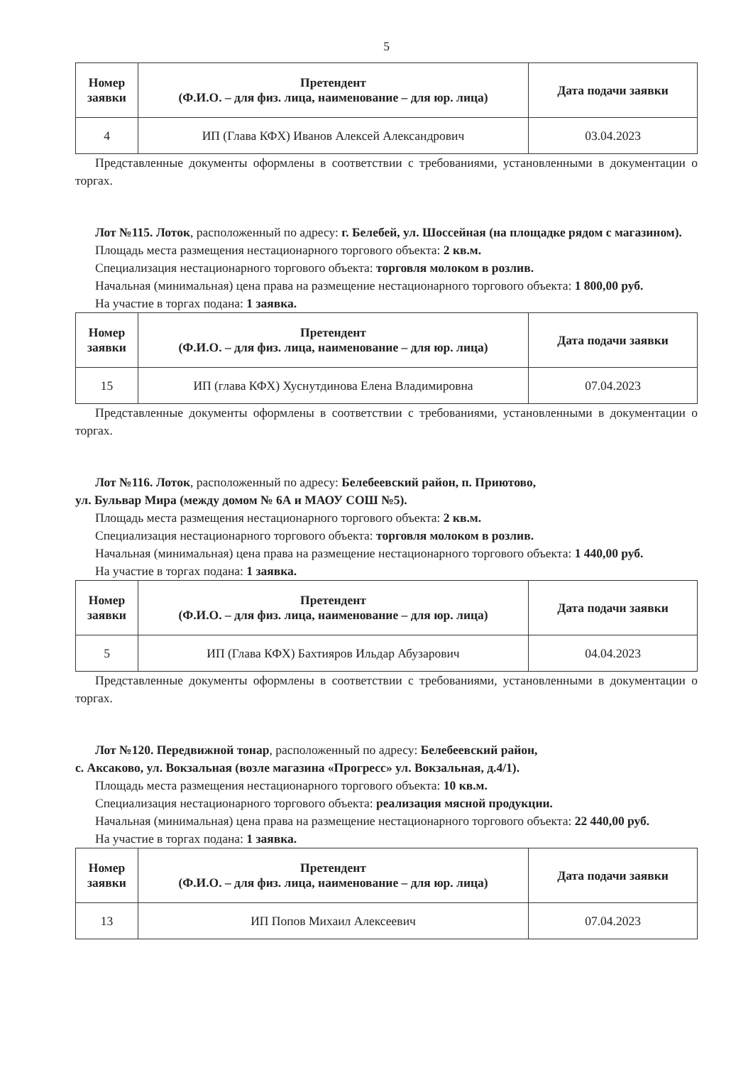5
| Номер заявки | Претендент (Ф.И.О. – для физ. лица, наименование – для юр. лица) | Дата подачи заявки |
| --- | --- | --- |
| 4 | ИП (Глава КФХ) Иванов Алексей Александрович | 03.04.2023 |
Представленные документы оформлены в соответствии с требованиями, установленными в документации о торгах.
Лот №115. Лоток, расположенный по адресу: г. Белебей, ул. Шоссейная (на площадке рядом с магазином).
Площадь места размещения нестационарного торгового объекта: 2 кв.м.
Специализация нестационарного торгового объекта: торговля молоком в розлив.
Начальная (минимальная) цена права на размещение нестационарного торгового объекта: 1 800,00 руб.
На участие в торгах подана: 1 заявка.
| Номер заявки | Претендент (Ф.И.О. – для физ. лица, наименование – для юр. лица) | Дата подачи заявки |
| --- | --- | --- |
| 15 | ИП (глава КФХ) Хуснутдинова Елена Владимировна | 07.04.2023 |
Представленные документы оформлены в соответствии с требованиями, установленными в документации о торгах.
Лот №116. Лоток, расположенный по адресу: Белебеевский район, п. Приютово,
ул. Бульвар Мира (между домом № 6А и МАОУ СОШ №5).
Площадь места размещения нестационарного торгового объекта: 2 кв.м.
Специализация нестационарного торгового объекта: торговля молоком в розлив.
Начальная (минимальная) цена права на размещение нестационарного торгового объекта: 1 440,00 руб.
На участие в торгах подана: 1 заявка.
| Номер заявки | Претендент (Ф.И.О. – для физ. лица, наименование – для юр. лица) | Дата подачи заявки |
| --- | --- | --- |
| 5 | ИП (Глава КФХ) Бахтияров Ильдар Абузарович | 04.04.2023 |
Представленные документы оформлены в соответствии с требованиями, установленными в документации о торгах.
Лот №120. Передвижной тонар, расположенный по адресу: Белебеевский район,
с. Аксаково, ул. Вокзальная (возле магазина «Прогресс» ул. Вокзальная, д.4/1).
Площадь места размещения нестационарного торгового объекта: 10 кв.м.
Специализация нестационарного торгового объекта: реализация мясной продукции.
Начальная (минимальная) цена права на размещение нестационарного торгового объекта: 22 440,00 руб.
На участие в торгах подана: 1 заявка.
| Номер заявки | Претендент (Ф.И.О. – для физ. лица, наименование – для юр. лица) | Дата подачи заявки |
| --- | --- | --- |
| 13 | ИП Попов Михаил Алексеевич | 07.04.2023 |